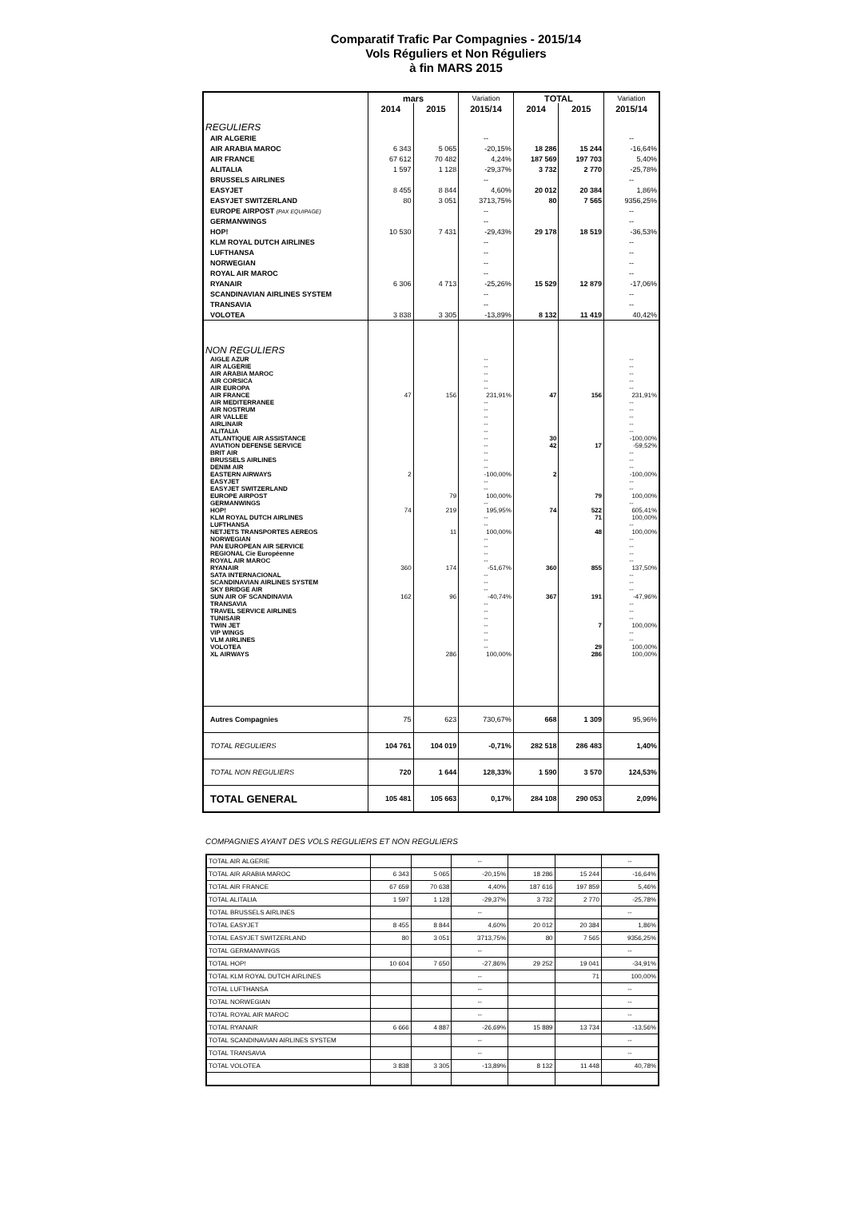Comparatif Trafic Par Compagnies - 2015/14
Vols Réguliers et Non Réguliers
à fin MARS 2015
| | mars | | Variation | TOTAL | | Variation |
| --- | --- | --- | --- | --- | --- | --- |
| | 2014 | 2015 | 2015/14 | 2014 | 2015 | 2015/14 |
| REGULIERS | | | | | | |
| AIR ALGERIE | | | -- | | | -- |
| AIR ARABIA MAROC | 6 343 | 5 065 | -20,15% | 18 286 | 15 244 | -16,64% |
| AIR FRANCE | 67 612 | 70 482 | 4,24% | 187 569 | 197 703 | 5,40% |
| ALITALIA | 1 597 | 1 128 | -29,37% | 3 732 | 2 770 | -25,78% |
| BRUSSELS AIRLINES | | | -- | | | -- |
| EASYJET | 8 455 | 8 844 | 4,60% | 20 012 | 20 384 | 1,86% |
| EASYJET SWITZERLAND | 80 | 3 051 | 3713,75% | 80 | 7 565 | 9356,25% |
| EUROPE AIRPOST (PAX EQUIPAGE) | | | -- | | | -- |
| GERMANWINGS | | | -- | | | -- |
| HOP! | 10 530 | 7 431 | -29,43% | 29 178 | 18 519 | -36,53% |
| KLM ROYAL DUTCH AIRLINES | | | -- | | | -- |
| LUFTHANSA | | | -- | | | -- |
| NORWEGIAN | | | -- | | | -- |
| ROYAL AIR MAROC | | | -- | | | -- |
| RYANAIR | 6 306 | 4 713 | -25,26% | 15 529 | 12 879 | -17,06% |
| SCANDINAVIAN AIRLINES SYSTEM | | | -- | | | -- |
| TRANSAVIA | | | -- | | | -- |
| VOLOTEA | 3 838 | 3 305 | -13,89% | 8 132 | 11 419 | 40,42% |
| NON REGULIERS | | | | | | |
| AIGLE AZUR | | | -- | | | -- |
| AIR ALGERIE | | | -- | | | -- |
| AIR ARABIA MAROC | | | -- | | | -- |
| AIR CORSICA | | | -- | | | -- |
| AIR EUROPA | | | -- | | | -- |
| AIR FRANCE | 47 | 156 | 231,91% | 47 | 156 | 231,91% |
| AIR MEDITERRANEE | | | -- | | | -- |
| AIR NOSTRUM | | | -- | | | -- |
| AIR VALLEE | | | -- | | | -- |
| AIRLINAIR | | | -- | | | -- |
| ALITALIA | | | -- | | | -- |
| ATLANTIQUE AIR ASSISTANCE | | | -- | 30 | | -100,00% |
| AVIATION DEFENSE SERVICE | | | -- | 42 | 17 | -59,52% |
| BRIT AIR | | | -- | | | -- |
| BRUSSELS AIRLINES | | | -- | | | -- |
| DENIM AIR | | | -- | | | -- |
| EASTERN AIRWAYS | 2 | | -100,00% | 2 | | -100,00% |
| EASYJET | | | -- | | | -- |
| EASYJET SWITZERLAND | | | -- | | | -- |
| EUROPE AIRPOST | | 79 | 100,00% | | 79 | 100,00% |
| GERMANWINGS | | | -- | | | -- |
| HOP! | 74 | 219 | 195,95% | 74 | 522 | 605,41% |
| KLM ROYAL DUTCH AIRLINES | | | -- | | 71 | 100,00% |
| LUFTHANSA | | | -- | | | -- |
| NETJETS TRANSPORTES AEREOS | | 11 | 100,00% | | 48 | 100,00% |
| NORWEGIAN | | | -- | | | -- |
| PAN EUROPEAN AIR SERVICE | | | -- | | | -- |
| REGIONAL Cie Européenne | | | -- | | | -- |
| ROYAL AIR MAROC | | | -- | | | -- |
| RYANAIR | 360 | 174 | -51,67% | 360 | 855 | 137,50% |
| SATA INTERNACIONAL | | | -- | | | -- |
| SCANDINAVIAN AIRLINES SYSTEM | | | -- | | | -- |
| SKY BRIDGE AIR | | | -- | | | -- |
| SUN AIR OF SCANDINAVIA | 162 | 96 | -40,74% | 367 | 191 | -47,96% |
| TRANSAVIA | | | -- | | | -- |
| TRAVEL SERVICE AIRLINES | | | -- | | | -- |
| TUNISAIR | | | -- | | | -- |
| TWIN JET | | | -- | | 7 | 100,00% |
| VIP WINGS | | | -- | | | -- |
| VLM AIRLINES | | | -- | | | -- |
| VOLOTEA | | | -- | | 29 | 100,00% |
| XL AIRWAYS | | 286 | 100,00% | | 286 | 100,00% |
| Autres Compagnies | 75 | 623 | 730,67% | 668 | 1 309 | 95,96% |
| TOTAL REGULIERS | 104 761 | 104 019 | -0,71% | 282 518 | 286 483 | 1,40% |
| TOTAL NON REGULIERS | 720 | 1 644 | 128,33% | 1 590 | 3 570 | 124,53% |
| TOTAL GENERAL | 105 481 | 105 663 | 0,17% | 284 108 | 290 053 | 2,09% |
COMPAGNIES AYANT DES VOLS REGULIERS ET NON REGULIERS
| TOTAL AIR ALGERIE | | | -- | | | -- |
| TOTAL AIR ARABIA MAROC | 6 343 | 5 065 | -20,15% | 18 286 | 15 244 | -16,64% |
| TOTAL AIR FRANCE | 67 659 | 70 638 | 4,40% | 187 616 | 197 859 | 5,46% |
| TOTAL ALITALIA | 1 597 | 1 128 | -29,37% | 3 732 | 2 770 | -25,78% |
| TOTAL BRUSSELS AIRLINES | | | -- | | | -- |
| TOTAL EASYJET | 8 455 | 8 844 | 4,60% | 20 012 | 20 384 | 1,86% |
| TOTAL EASYJET SWITZERLAND | 80 | 3 051 | 3713,75% | 80 | 7 565 | 9356,25% |
| TOTAL GERMANWINGS | | | -- | | | -- |
| TOTAL HOP! | 10 604 | 7 650 | -27,86% | 29 252 | 19 041 | -34,91% |
| TOTAL KLM ROYAL DUTCH AIRLINES | | | -- | | 71 | 100,00% |
| TOTAL LUFTHANSA | | | -- | | | -- |
| TOTAL NORWEGIAN | | | -- | | | -- |
| TOTAL ROYAL AIR MAROC | | | -- | | | -- |
| TOTAL RYANAIR | 6 666 | 4 887 | -26,69% | 15 889 | 13 734 | -13,56% |
| TOTAL SCANDINAVIAN AIRLINES SYSTEM | | | -- | | | -- |
| TOTAL TRANSAVIA | | | -- | | | -- |
| TOTAL VOLOTEA | 3 838 | 3 305 | -13,89% | 8 132 | 11 448 | 40,78% |